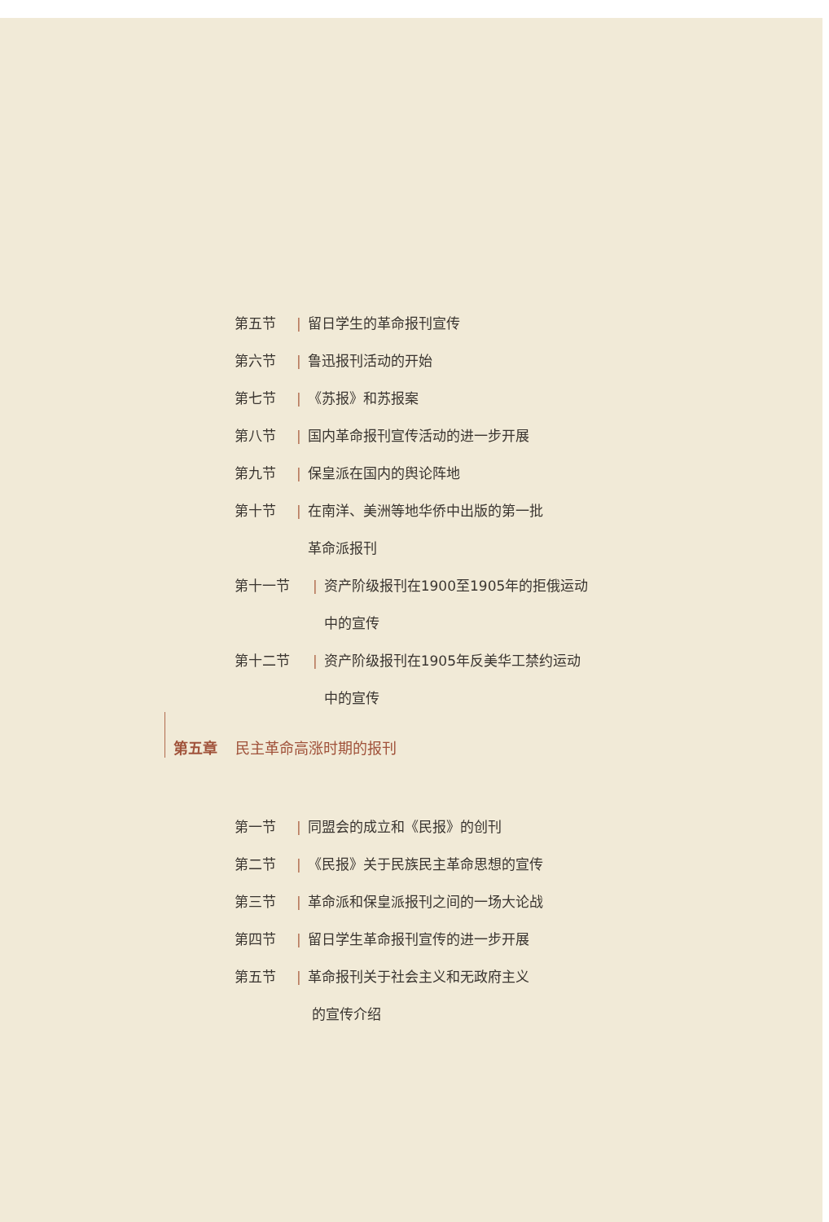第五节 | 留日学生的革命报刊宣传
第六节 | 鲁迅报刊活动的开始
第七节 | 《苏报》和苏报案
第八节 | 国内革命报刊宣传活动的进一步开展
第九节 | 保皇派在国内的舆论阵地
第十节 | 在南洋、美洲等地华侨中出版的第一批
革命派报刊
第十一节 | 资产阶级报刊在1900至1905年的拒俄运动
中的宣传
第十二节 | 资产阶级报刊在1905年反美华工禁约运动
中的宣传
第五章 民主革命高涨时期的报刊
第一节 | 同盟会的成立和《民报》的创刊
第二节 | 《民报》关于民族民主革命思想的宣传
第三节 | 革命派和保皇派报刊之间的一场大论战
第四节 | 留日学生革命报刊宣传的进一步开展
第五节 | 革命报刊关于社会主义和无政府主义
的宣传介绍